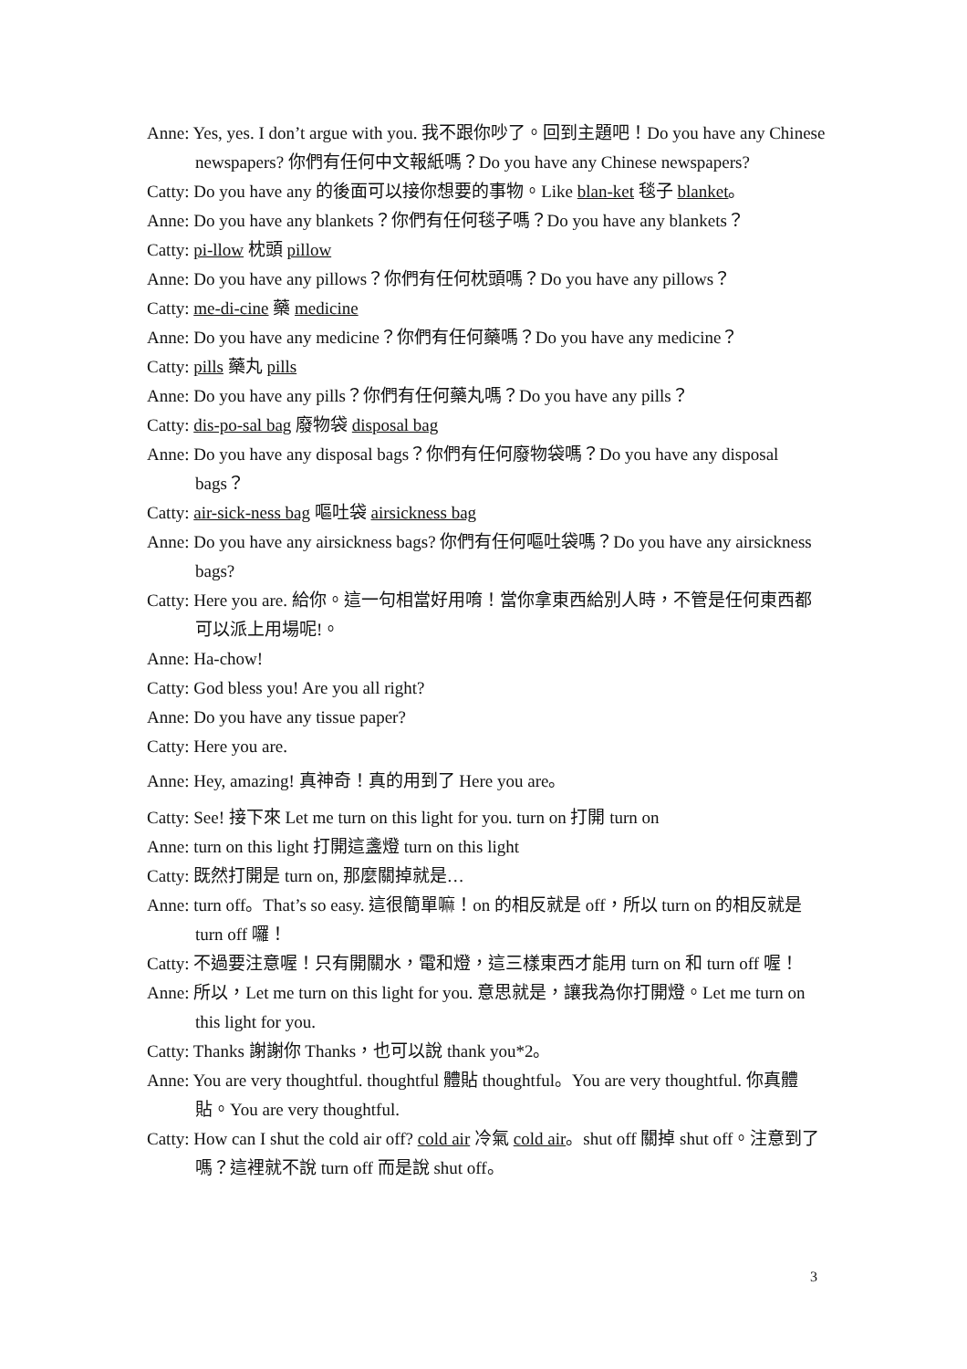Anne: Yes, yes. I don’t argue with you. 我不跟你吵了。回到主題吧！Do you have any Chinese newspapers? 你們有任何中文報紙嗎？Do you have any Chinese newspapers?
Catty: Do you have any 的後面可以接你想要的事物。Like blan-ket 毯子 blanket。
Anne: Do you have any blankets？你們有任何毯子嗎？Do you have any blankets？
Catty: pi-llow 枕頭 pillow
Anne: Do you have any pillows？你們有任何枕頭嗎？Do you have any pillows？
Catty: me-di-cine 藥 medicine
Anne: Do you have any medicine？你們有任何藥嗎？Do you have any medicine？
Catty: pills 藥丸 pills
Anne: Do you have any pills？你們有任何藥丸嗎？Do you have any pills？
Catty: dis-po-sal bag 廢物袋 disposal bag
Anne: Do you have any disposal bags？你們有任何廢物袋嗎？Do you have any disposal bags？
Catty: air-sick-ness bag 嘔吐袋 airsickness bag
Anne: Do you have any airsickness bags? 你們有任何嘔吐袋嗎？Do you have any airsickness bags?
Catty: Here you are. 給你。這一句相當好用唷！當你拿東西給別人時，不管是任何東西都可以派上用場呢!。
Anne: Ha-chow!
Catty: God bless you! Are you all right?
Anne: Do you have any tissue paper?
Catty: Here you are.
Anne: Hey, amazing! 真神奇！真的用到了 Here you are。
Catty: See! 接下來 Let me turn on this light for you. turn on 打開 turn on
Anne: turn on this light 打開這盞燈 turn on this light
Catty: 既然打開是 turn on, 那麼關掉就是…
Anne: turn off。That’s so easy. 這很簡單嘛！on 的相反就是 off，所以 turn on 的相反就是 turn off 囉！
Catty: 不過要注意喔！只有開關水，電和燈，這三樣東西才能用 turn on 和 turn off 喔！
Anne: 所以，Let me turn on this light for you. 意思就是，讓我為你打開燈。Let me turn on this light for you.
Catty: Thanks 謝謝你 Thanks，也可以說 thank you*2。
Anne: You are very thoughtful. thoughtful 體貼 thoughtful。You are very thoughtful. 你真體貼。You are very thoughtful.
Catty: How can I shut the cold air off? cold air 冷氣 cold air。shut off 關掉 shut off。注意到了嗎？這裡就不說 turn off 而是說 shut off。
3